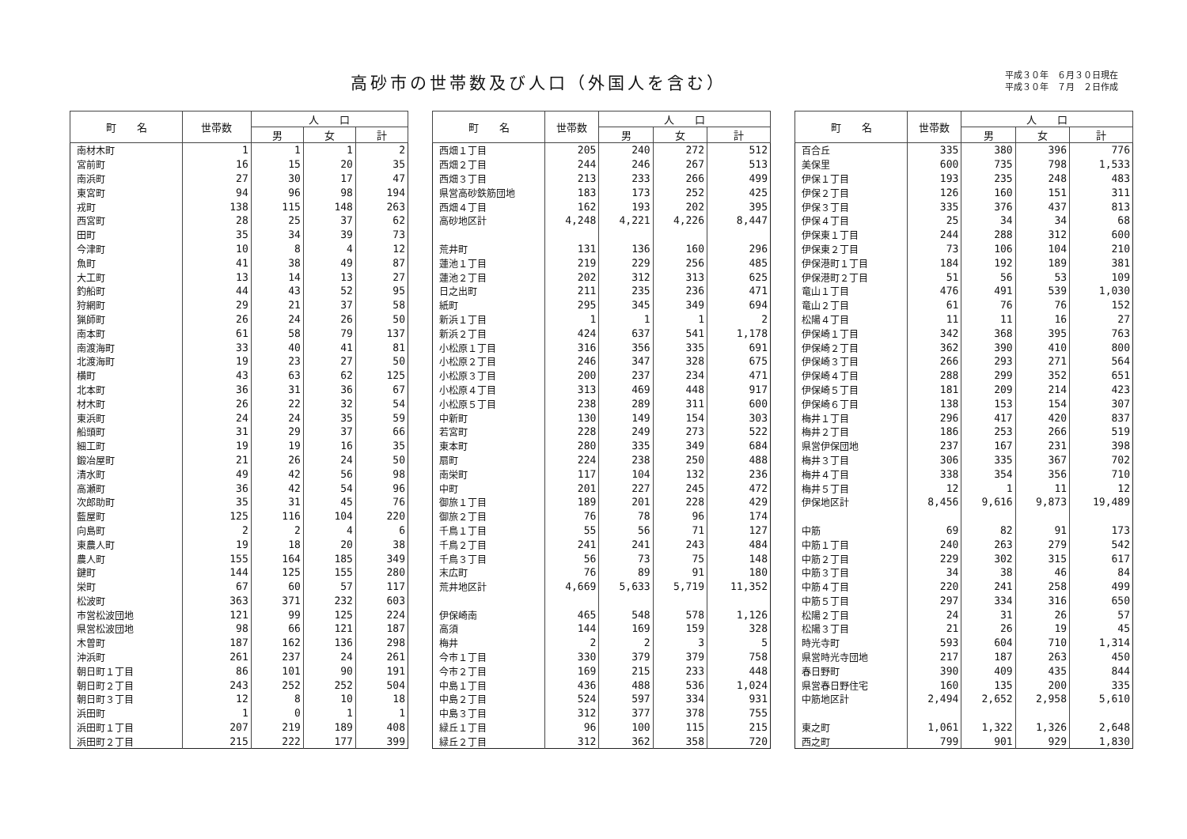高砂市の世帯数及び人口（外国人を含む）
平成３０年　６月３０日現在
平成３０年　７月　２日作成
| 町 名 | 世帯数 | 人 口 | | |
| --- | --- | --- | --- | --- |
| | | 男 | 女 | 計 |
| 南材木町 | 1 | 1 | 1 | 2 |
| 宮前町 | 16 | 15 | 20 | 35 |
| 南浜町 | 27 | 30 | 17 | 47 |
| 東宮町 | 94 | 96 | 98 | 194 |
| 戎町 | 138 | 115 | 148 | 263 |
| 西宮町 | 28 | 25 | 37 | 62 |
| 田町 | 35 | 34 | 39 | 73 |
| 今津町 | 10 | 8 | 4 | 12 |
| 魚町 | 41 | 38 | 49 | 87 |
| 大工町 | 13 | 14 | 13 | 27 |
| 釣船町 | 44 | 43 | 52 | 95 |
| 狩網町 | 29 | 21 | 37 | 58 |
| 猟師町 | 26 | 24 | 26 | 50 |
| 南本町 | 61 | 58 | 79 | 137 |
| 南渡海町 | 33 | 40 | 41 | 81 |
| 北渡海町 | 19 | 23 | 27 | 50 |
| 横町 | 43 | 63 | 62 | 125 |
| 北本町 | 36 | 31 | 36 | 67 |
| 材木町 | 26 | 22 | 32 | 54 |
| 東浜町 | 24 | 24 | 35 | 59 |
| 船頭町 | 31 | 29 | 37 | 66 |
| 細工町 | 19 | 19 | 16 | 35 |
| 鍛冶屋町 | 21 | 26 | 24 | 50 |
| 清水町 | 49 | 42 | 56 | 98 |
| 高瀬町 | 36 | 42 | 54 | 96 |
| 次郎助町 | 35 | 31 | 45 | 76 |
| 藍屋町 | 125 | 116 | 104 | 220 |
| 向島町 | 2 | 2 | 4 | 6 |
| 東農人町 | 19 | 18 | 20 | 38 |
| 農人町 | 155 | 164 | 185 | 349 |
| 鍵町 | 144 | 125 | 155 | 280 |
| 栄町 | 67 | 60 | 57 | 117 |
| 松波町 | 363 | 371 | 232 | 603 |
| 市営松波団地 | 121 | 99 | 125 | 224 |
| 県営松波団地 | 98 | 66 | 121 | 187 |
| 木曽町 | 187 | 162 | 136 | 298 |
| 沖浜町 | 261 | 237 | 24 | 261 |
| 朝日町１丁目 | 86 | 101 | 90 | 191 |
| 朝日町２丁目 | 243 | 252 | 252 | 504 |
| 朝日町３丁目 | 12 | 8 | 10 | 18 |
| 浜田町 | 1 | 0 | 1 | 1 |
| 浜田町１丁目 | 207 | 219 | 189 | 408 |
| 浜田町２丁目 | 215 | 222 | 177 | 399 |
| 町 名 | 世帯数 | 人 口 | | |
| --- | --- | --- | --- | --- |
| | | 男 | 女 | 計 |
| 西畑１丁目 | 205 | 240 | 272 | 512 |
| 西畑２丁目 | 244 | 246 | 267 | 513 |
| 西畑３丁目 | 213 | 233 | 266 | 499 |
| 県営高砂鉄筋団地 | 183 | 173 | 252 | 425 |
| 西畑４丁目 | 162 | 193 | 202 | 395 |
| 高砂地区計 | 4,248 | 4,221 | 4,226 | 8,447 |
| 荒井町 | 131 | 136 | 160 | 296 |
| 蓮池１丁目 | 219 | 229 | 256 | 485 |
| 蓮池２丁目 | 202 | 312 | 313 | 625 |
| 日之出町 | 211 | 235 | 236 | 471 |
| 紙町 | 295 | 345 | 349 | 694 |
| 新浜１丁目 | 1 | 1 | 1 | 2 |
| 新浜２丁目 | 424 | 637 | 541 | 1,178 |
| 小松原１丁目 | 316 | 356 | 335 | 691 |
| 小松原２丁目 | 246 | 347 | 328 | 675 |
| 小松原３丁目 | 200 | 237 | 234 | 471 |
| 小松原４丁目 | 313 | 469 | 448 | 917 |
| 小松原５丁目 | 238 | 289 | 311 | 600 |
| 中新町 | 130 | 149 | 154 | 303 |
| 若宮町 | 228 | 249 | 273 | 522 |
| 東本町 | 280 | 335 | 349 | 684 |
| 扇町 | 224 | 238 | 250 | 488 |
| 南栄町 | 117 | 104 | 132 | 236 |
| 中町 | 201 | 227 | 245 | 472 |
| 御旅１丁目 | 189 | 201 | 228 | 429 |
| 御旅２丁目 | 76 | 78 | 96 | 174 |
| 千鳥１丁目 | 55 | 56 | 71 | 127 |
| 千鳥２丁目 | 241 | 241 | 243 | 484 |
| 千鳥３丁目 | 56 | 73 | 75 | 148 |
| 末広町 | 76 | 89 | 91 | 180 |
| 荒井地区計 | 4,669 | 5,633 | 5,719 | 11,352 |
| 伊保崎南 | 465 | 548 | 578 | 1,126 |
| 高須 | 144 | 169 | 159 | 328 |
| 梅井 | 2 | 2 | 3 | 5 |
| 今市１丁目 | 330 | 379 | 379 | 758 |
| 今市２丁目 | 169 | 215 | 233 | 448 |
| 中島１丁目 | 436 | 488 | 536 | 1,024 |
| 中島２丁目 | 524 | 597 | 334 | 931 |
| 中島３丁目 | 312 | 377 | 378 | 755 |
| 緑丘１丁目 | 96 | 100 | 115 | 215 |
| 緑丘２丁目 | 312 | 362 | 358 | 720 |
| 町 名 | 世帯数 | 人 口 | | |
| --- | --- | --- | --- | --- |
| | | 男 | 女 | 計 |
| 百合丘 | 335 | 380 | 396 | 776 |
| 美保里 | 600 | 735 | 798 | 1,533 |
| 伊保１丁目 | 193 | 235 | 248 | 483 |
| 伊保２丁目 | 126 | 160 | 151 | 311 |
| 伊保３丁目 | 335 | 376 | 437 | 813 |
| 伊保４丁目 | 25 | 34 | 34 | 68 |
| 伊保東１丁目 | 244 | 288 | 312 | 600 |
| 伊保東２丁目 | 73 | 106 | 104 | 210 |
| 伊保港町１丁目 | 184 | 192 | 189 | 381 |
| 伊保港町２丁目 | 51 | 56 | 53 | 109 |
| 竜山１丁目 | 476 | 491 | 539 | 1,030 |
| 竜山２丁目 | 61 | 76 | 76 | 152 |
| 松陽４丁目 | 11 | 11 | 16 | 27 |
| 伊保崎１丁目 | 342 | 368 | 395 | 763 |
| 伊保崎２丁目 | 362 | 390 | 410 | 800 |
| 伊保崎３丁目 | 266 | 293 | 271 | 564 |
| 伊保崎４丁目 | 288 | 299 | 352 | 651 |
| 伊保崎５丁目 | 181 | 209 | 214 | 423 |
| 伊保崎６丁目 | 138 | 153 | 154 | 307 |
| 梅井１丁目 | 296 | 417 | 420 | 837 |
| 梅井２丁目 | 186 | 253 | 266 | 519 |
| 県営伊保団地 | 237 | 167 | 231 | 398 |
| 梅井３丁目 | 306 | 335 | 367 | 702 |
| 梅井４丁目 | 338 | 354 | 356 | 710 |
| 梅井５丁目 | 12 | 1 | 11 | 12 |
| 伊保地区計 | 8,456 | 9,616 | 9,873 | 19,489 |
| 中筋 | 69 | 82 | 91 | 173 |
| 中筋１丁目 | 240 | 263 | 279 | 542 |
| 中筋２丁目 | 229 | 302 | 315 | 617 |
| 中筋３丁目 | 34 | 38 | 46 | 84 |
| 中筋４丁目 | 220 | 241 | 258 | 499 |
| 中筋５丁目 | 297 | 334 | 316 | 650 |
| 松陽２丁目 | 24 | 31 | 26 | 57 |
| 松陽３丁目 | 21 | 26 | 19 | 45 |
| 時光寺町 | 593 | 604 | 710 | 1,314 |
| 県営時光寺団地 | 217 | 187 | 263 | 450 |
| 春日野町 | 390 | 409 | 435 | 844 |
| 県営春日野住宅 | 160 | 135 | 200 | 335 |
| 中筋地区計 | 2,494 | 2,652 | 2,958 | 5,610 |
| 東之町 | 1,061 | 1,322 | 1,326 | 2,648 |
| 西之町 | 799 | 901 | 929 | 1,830 |